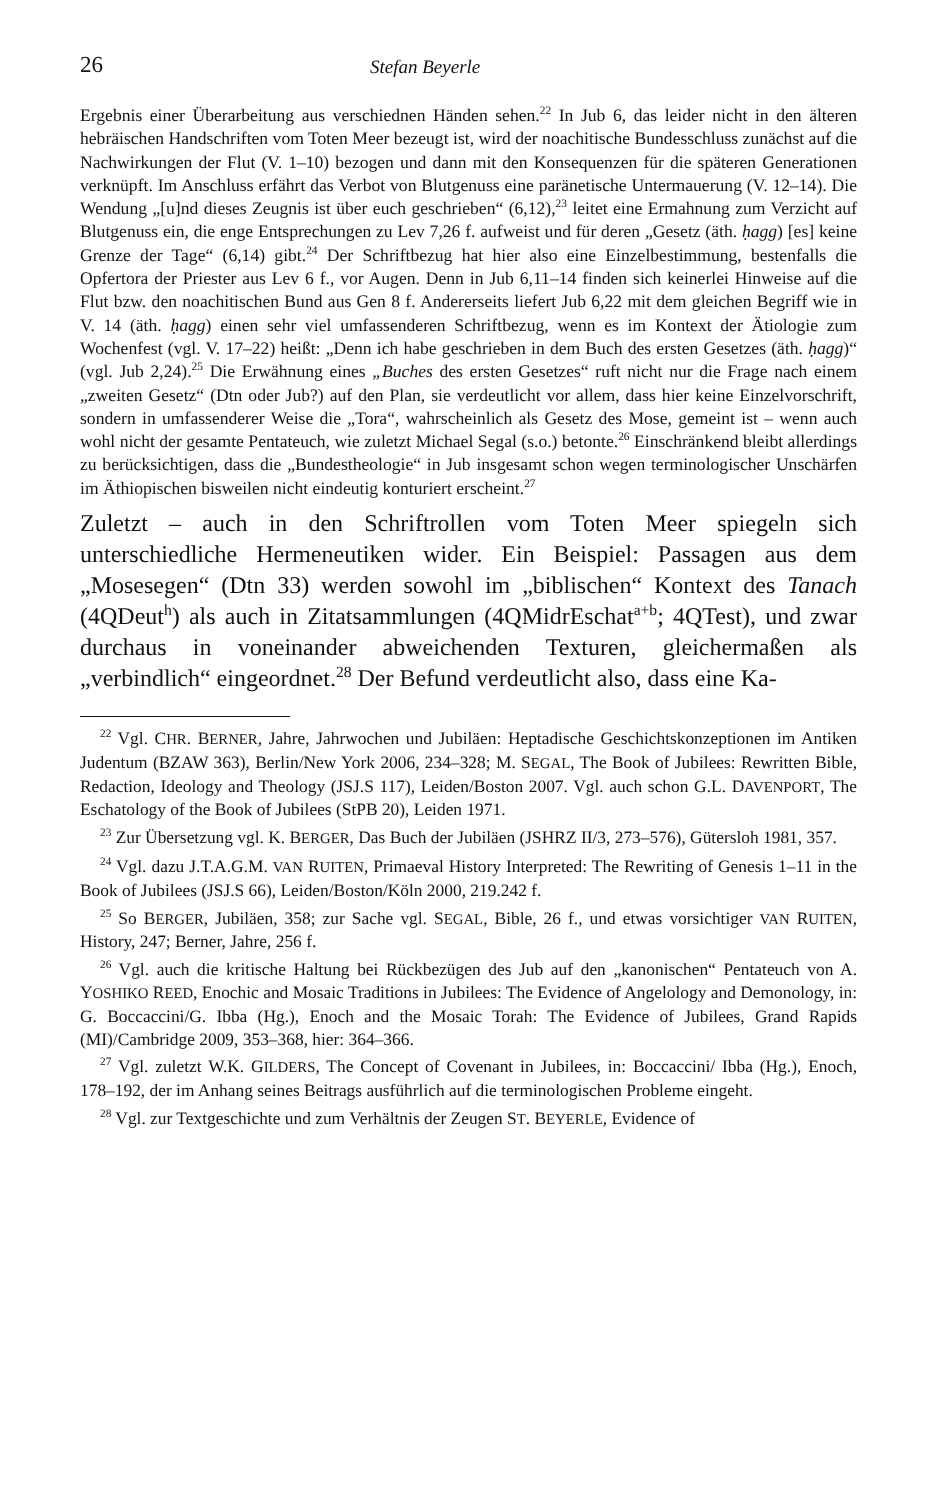26 Stefan Beyerle
Ergebnis einer Überarbeitung aus verschiednen Händen sehen.<sup>22</sup> In Jub 6, das leider nicht in den älteren hebräischen Handschriften vom Toten Meer bezeugt ist, wird der noachitische Bundesschluss zunächst auf die Nachwirkungen der Flut (V. 1–10) bezogen und dann mit den Konsequenzen für die späteren Generationen verknüpft. Im Anschluss erfährt das Verbot von Blutgenuss eine paränetische Untermauerung (V. 12–14). Die Wendung „[u]nd dieses Zeugnis ist über euch geschrieben“ (6,12),<sup>23</sup> leitet eine Ermahnung zum Verzicht auf Blutgenuss ein, die enge Entsprechungen zu Lev 7,26 f. aufweist und für deren „Gesetz (äth. ḥagg) [es] keine Grenze der Tage“ (6,14) gibt.<sup>24</sup> Der Schriftbezug hat hier also eine Einzelbestimmung, bestenfalls die Opfertora der Priester aus Lev 6 f., vor Augen. Denn in Jub 6,11–14 finden sich keinerlei Hinweise auf die Flut bzw. den noachitischen Bund aus Gen 8 f. Andererseits liefert Jub 6,22 mit dem gleichen Begriff wie in V. 14 (äth. ḥagg) einen sehr viel umfassenderen Schriftbezug, wenn es im Kontext der Ätiologie zum Wochenfest (vgl. V. 17–22) heißt: „Denn ich habe geschrieben in dem Buch des ersten Gesetzes (äth. ḥagg)“ (vgl. Jub 2,24).<sup>25</sup> Die Erwähnung eines „Buches des ersten Gesetzes“ ruft nicht nur die Frage nach einem „zweiten Gesetz“ (Dtn oder Jub?) auf den Plan, sie verdeutlicht vor allem, dass hier keine Einzelvorschrift, sondern in umfassenderer Weise die „Tora“, wahrscheinlich als Gesetz des Mose, gemeint ist – wenn auch wohl nicht der gesamte Pentateuch, wie zuletzt Michael Segal (s.o.) betonte.<sup>26</sup> Einschränkend bleibt allerdings zu berücksichtigen, dass die „Bundestheologie“ in Jub insgesamt schon wegen terminologischer Unschärfen im Äthiopischen bisweilen nicht eindeutig konturiert erscheint.<sup>27</sup>
Zuletzt – auch in den Schriftrollen vom Toten Meer spiegeln sich unterschiedliche Hermeneutiken wider. Ein Beispiel: Passagen aus dem „Mosesegen“ (Dtn 33) werden sowohl im „biblischen“ Kontext des Tanach (4QDeut<sup>h</sup>) als auch in Zitatsammlungen (4QMidrEschat<sup>a+b</sup>; 4QTest), und zwar durchaus in voneinander abweichenden Texturen, gleichermaßen als „verbindlich“ eingeordnet.<sup>28</sup> Der Befund verdeutlicht also, dass eine Ka-
<sup>22</sup> Vgl. CHR. BERNER, Jahre, Jahrwochen und Jubiläen: Heptadische Geschichtskonzeptionen im Antiken Judentum (BZAW 363), Berlin/New York 2006, 234–328; M. SEGAL, The Book of Jubilees: Rewritten Bible, Redaction, Ideology and Theology (JSJ.S 117), Leiden/Boston 2007. Vgl. auch schon G.L. DAVENPORT, The Eschatology of the Book of Jubilees (StPB 20), Leiden 1971.
<sup>23</sup> Zur Übersetzung vgl. K. BERGER, Das Buch der Jubiläen (JSHRZ II/3, 273–576), Gütersloh 1981, 357.
<sup>24</sup> Vgl. dazu J.T.A.G.M. VAN RUITEN, Primaeval History Interpreted: The Rewriting of Genesis 1–11 in the Book of Jubilees (JSJ.S 66), Leiden/Boston/Köln 2000, 219.242 f.
<sup>25</sup> So BERGER, Jubiläen, 358; zur Sache vgl. SEGAL, Bible, 26 f., und etwas vorsichtiger VAN RUITEN, History, 247; Berner, Jahre, 256 f.
<sup>26</sup> Vgl. auch die kritische Haltung bei Rückbezügen des Jub auf den „kanonischen“ Pentateuch von A. YOSHIKO REED, Enochic and Mosaic Traditions in Jubilees: The Evidence of Angelology and Demonology, in: G. Boccaccini/G. Ibba (Hg.), Enoch and the Mosaic Torah: The Evidence of Jubilees, Grand Rapids (MI)/Cambridge 2009, 353–368, hier: 364–366.
<sup>27</sup> Vgl. zuletzt W.K. GILDERS, The Concept of Covenant in Jubilees, in: Boccaccini/ Ibba (Hg.), Enoch, 178–192, der im Anhang seines Beitrags ausführlich auf die terminologischen Probleme eingeht.
<sup>28</sup> Vgl. zur Textgeschichte und zum Verhältnis der Zeugen ST. BEYERLE, Evidence of